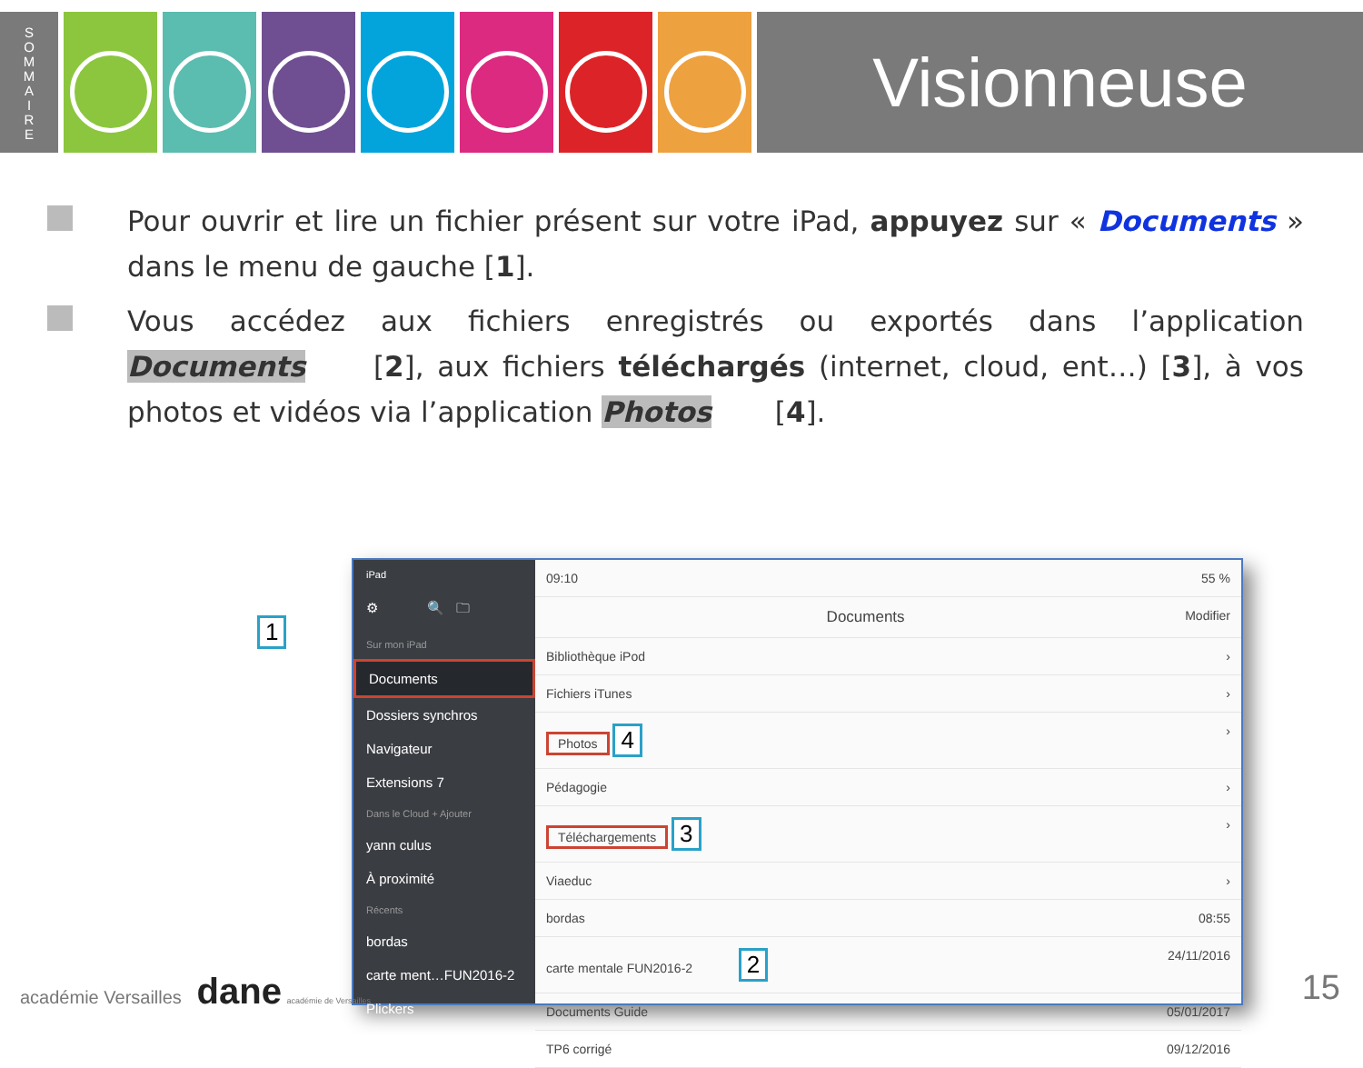S
O
M
M
A
I
R
E
Visionneuse
Pour ouvrir et lire un fichier présent sur votre iPad, appuyez sur « Documents » dans le menu de gauche [1].
Vous accédez aux fichiers enregistrés ou exportés dans l’application Documents [2], aux fichiers téléchargés (internet, cloud, ent…) [3], à vos photos et vidéos via l’application Photos [4].
1
iPad
⚙ 🔍 🗀
Sur mon iPad
Documents
Dossiers synchros
Navigateur
Extensions 7
Dans le Cloud + Ajouter
yann culus
À proximité
Récents
bordas
carte ment…FUN2016-2
Plickers
09:10 55 %
Documents Modifier
Bibliothèque iPod ›
Fichiers iTunes ›
Photos 4 ›
Pédagogie ›
Téléchargements 3 ›
Viaeduc ›
bordas 08:55
carte mentale FUN2016-2 2 24/11/2016
Documents Guide 05/01/2017
TP6 corrigé 09/12/2016
académie Versailles dane académie de Versailles
15